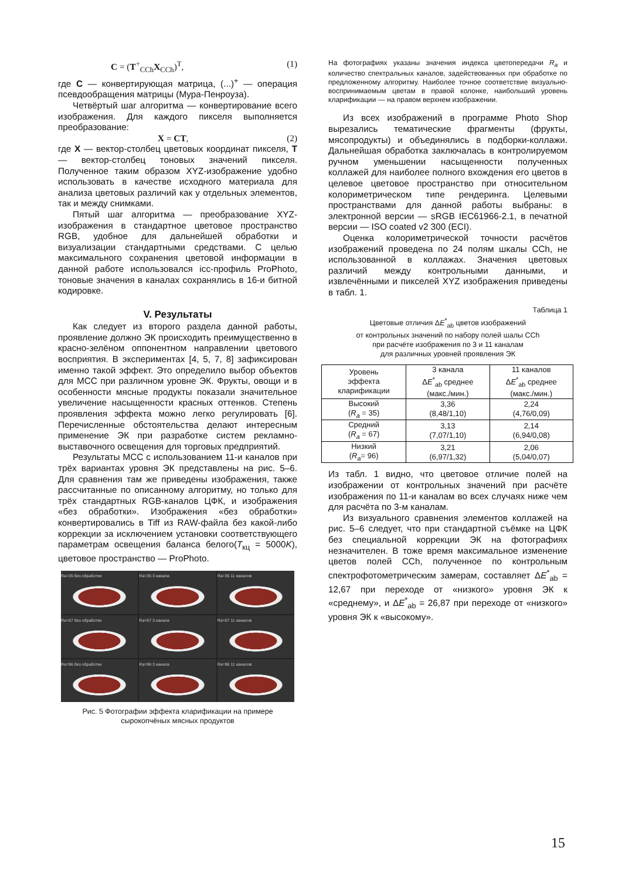C = (T<sup>+</sup><sub>CCh</sub>X<sub>CCh</sub>)<sup>T</sup>, (1)
где C — конвертирующая матрица, (...)<sup>+</sup> — операция псевдообращения матрицы (Мура-Пенроуза).
Четвёртый шаг алгоритма — конвертирование всего изображения. Для каждого пикселя выполняется преобразование:
X = CT, (2)
где X — вектор-столбец цветовых координат пикселя, T — вектор-столбец тоновых значений пикселя. Полученное таким образом XYZ-изображение удобно использовать в качестве исходного материала для анализа цветовых различий как у отдельных элементов, так и между снимками.
Пятый шаг алгоритма — преобразование XYZ-изображения в стандартное цветовое пространство RGB, удобное для дальнейшей обработки и визуализации стандартными средствами. С целью максимального сохранения цветовой информации в данной работе использовался icc-профиль ProPhoto, тоновые значения в каналах сохранялись в 16-и битной кодировке.
V. Результаты
Как следует из второго раздела данной работы, проявление должно ЭК происходить преимущественно в красно-зелёном оппонентном направлении цветового восприятия. В экспериментах [4, 5, 7, 8] зафиксирован именно такой эффект. Это определило выбор объектов для МСС при различном уровне ЭК. Фрукты, овощи и в особенности мясные продукты показали значительное увеличение насыщенности красных оттенков. Степень проявления эффекта можно легко регулировать [6]. Перечисленные обстоятельства делают интересным применение ЭК при разработке систем рекламно-выставочного освещения для торговых предприятий.
Результаты МСС с использованием 11-и каналов при трёх вариантах уровня ЭК представлены на рис. 5–6. Для сравнения там же приведены изображения, также рассчитанные по описанному алгоритму, но только для трёх стандартных RGB-каналов ЦФК, и изображения «без обработки». Изображения «без обработки» конвертировались в Tiff из RAW-файла без какой-либо коррекции за исключением установки соответствующего параметрам освещения баланса белого(T<sub>кц</sub> = 5000K), цветовое пространство — ProPhoto.
Ra=35 без обработки
Ra=35 3 канала
Ra=35 11 каналов
Ra=67 без обработки
Ra=67 3 канала
Ra=67 11 каналов
Ra=96 без обработки
Ra=96 3 канала
Ra=96 11 каналов
Рис. 5 Фотографии эффекта кларификации на примере
сырокопчёных мясных продуктов
На фотографиях указаны значения индекса цветопередачи R<sub>a</sub> и количество спектральных каналов, задействованных при обработке по предложенному алгоритму. Наиболее точное соответствие визуально-воспринимаемым цветам в правой колонке, наибольший уровень кларификации — на правом верхнем изображении.
Из всех изображений в программе Photo Shop вырезались тематические фрагменты (фрукты, мясопродукты) и объединялись в подборки-коллажи. Дальнейшая обработка заключалась в контролируемом ручном уменьшении насыщенности полученных коллажей для наиболее полного вхождения его цветов в целевое цветовое пространство при относительном колориметрическом типе рендеринга. Целевыми пространствами для данной работы выбраны: в электронной версии — sRGB IEC61966-2.1, в печатной версии — ISO coated v2 300 (ECI).
Оценка колориметрической точности расчётов изображений проведена по 24 полям шкалы CCh, не использованной в коллажах. Значения цветовых различий между контрольными данными, и извлечёнными и пикселей XYZ изображения приведены в табл. 1.
Таблица 1
Цветовые отличия ΔE<sup>*</sup><sub>ab</sub> цветов изображений
от контрольных значений по набору полей шалы CCh
при расчёте изображения по 3 и 11 каналам
для различных уровней проявления ЭК
| Уровень эффекта кларификации | 3 канала Δ E<sup>*</sup><sub>ab</sub> среднее (макс./мин.) | 11 каналов Δ E<sup>*</sup><sub>ab</sub> среднее (макс./мин.) |
| Высокий ( R<sub>a</sub> = 35) | 3,36 (8,48/1,10) | 2,24 (4,76/0,09) |
| Средний ( R<sub>a</sub> = 67) | 3,13 (7,07/1,10) | 2,14 (6,94/0,08) |
| Низкий ( R<sub>a</sub> = 96) | 3,21 (6,97/1,32) | 2,06 (5,04/0,07) |
Из табл. 1 видно, что цветовое отличие полей на изображении от контрольных значений при расчёте изображения по 11-и каналам во всех случаях ниже чем для расчёта по 3-м каналам.
Из визуального сравнения элементов коллажей на рис. 5–6 следует, что при стандартной съёмке на ЦФК без специальной коррекции ЭК на фотографиях незначителен. В тоже время максимальное изменение цветов полей CCh, полученное по контрольным спектрофотометрическим замерам, составляет ΔE<sup>*</sup><sub>ab</sub> = 12,67 при переходе от «низкого» уровня ЭК к «среднему», и ΔE<sup>*</sup><sub>ab</sub> = 26,87 при переходе от «низкого» уровня ЭК к «высокому».
15